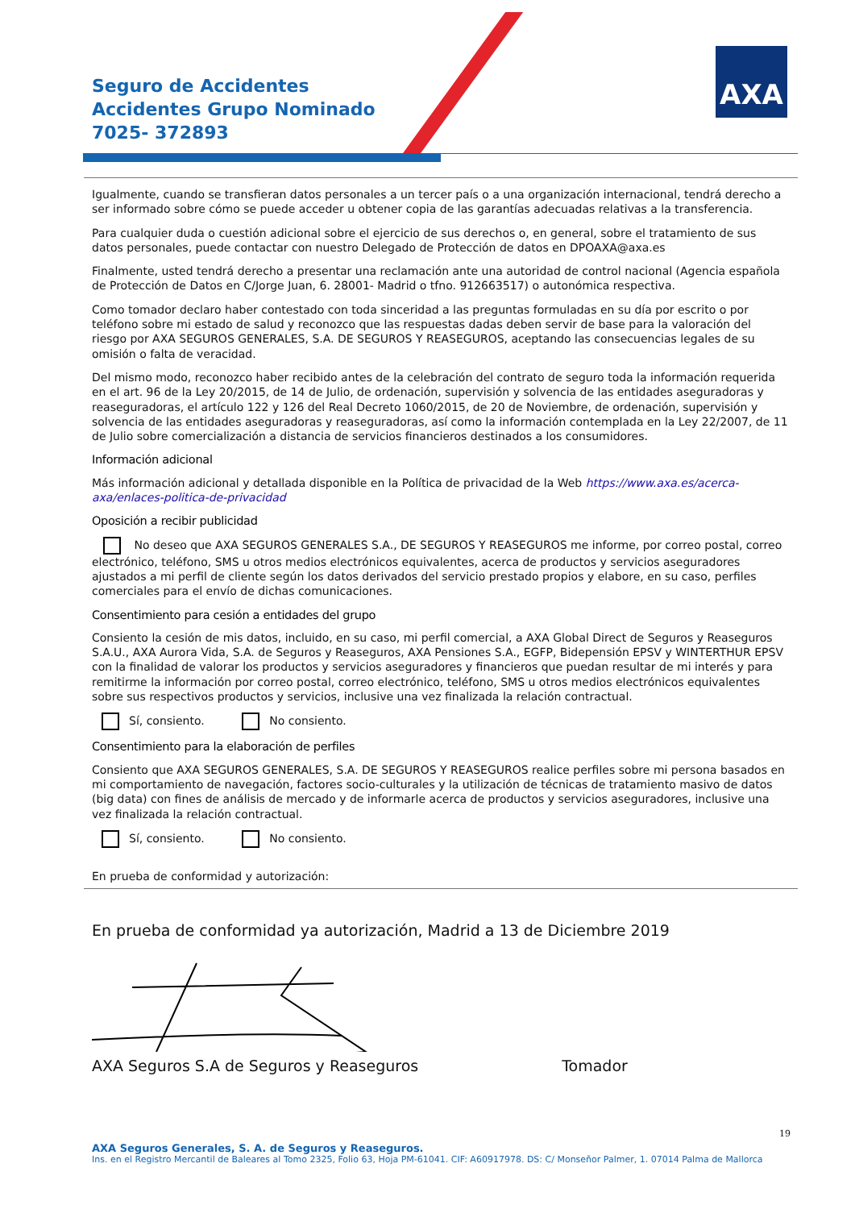Seguro de Accidentes
Accidentes Grupo Nominado
7025- 372893
AXA
Igualmente, cuando se transfieran datos personales a un tercer país o a una organización internacional, tendrá derecho a ser informado sobre cómo se puede acceder u obtener copia de las garantías adecuadas relativas a la transferencia.
Para cualquier duda o cuestión adicional sobre el ejercicio de sus derechos o, en general, sobre el tratamiento de sus datos personales, puede contactar con nuestro Delegado de Protección de datos en DPOAXA@axa.es
Finalmente, usted tendrá derecho a presentar una reclamación ante una autoridad de control nacional (Agencia española de Protección de Datos en C/Jorge Juan, 6. 28001- Madrid o tfno. 912663517) o autonómica respectiva.
Como tomador declaro haber contestado con toda sinceridad a las preguntas formuladas en su día por escrito o por teléfono sobre mi estado de salud y reconozco que las respuestas dadas deben servir de base para la valoración del riesgo por AXA SEGUROS GENERALES, S.A. DE SEGUROS Y REASEGUROS, aceptando las consecuencias legales de su omisión o falta de veracidad.
Del mismo modo, reconozco haber recibido antes de la celebración del contrato de seguro toda la información requerida en el art. 96 de la Ley 20/2015, de 14 de Julio, de ordenación, supervisión y solvencia de las entidades aseguradoras y reaseguradoras, el artículo 122 y 126 del Real Decreto 1060/2015, de 20 de Noviembre, de ordenación, supervisión y solvencia de las entidades aseguradoras y reaseguradoras, así como la información contemplada en la Ley 22/2007, de 11 de Julio sobre comercialización a distancia de servicios financieros destinados a los consumidores.
Información adicional
Más información adicional y detallada disponible en la Política de privacidad de la Web https://www.axa.es/acerca-axa/enlaces-politica-de-privacidad
Oposición a recibir publicidad
No deseo que AXA SEGUROS GENERALES S.A., DE SEGUROS Y REASEGUROS me informe, por correo postal, correo electrónico, teléfono, SMS u otros medios electrónicos equivalentes, acerca de productos y servicios aseguradores ajustados a mi perfil de cliente según los datos derivados del servicio prestado propios y elabore, en su caso, perfiles comerciales para el envío de dichas comunicaciones.
Consentimiento para cesión a entidades del grupo
Consiento la cesión de mis datos, incluido, en su caso, mi perfil comercial, a AXA Global Direct de Seguros y Reaseguros S.A.U., AXA Aurora Vida, S.A. de Seguros y Reaseguros, AXA Pensiones S.A., EGFP, Bidepensión EPSV y WINTERTHUR EPSV con la finalidad de valorar los productos y servicios aseguradores y financieros que puedan resultar de mi interés y para remitirme la información por correo postal, correo electrónico, teléfono, SMS u otros medios electrónicos equivalentes sobre sus respectivos productos y servicios, inclusive una vez finalizada la relación contractual.
Sí, consiento. No consiento.
Consentimiento para la elaboración de perfiles
Consiento que AXA SEGUROS GENERALES, S.A. DE SEGUROS Y REASEGUROS realice perfiles sobre mi persona basados en mi comportamiento de navegación, factores socio-culturales y la utilización de técnicas de tratamiento masivo de datos (big data) con fines de análisis de mercado y de informarle acerca de productos y servicios aseguradores, inclusive una vez finalizada la relación contractual.
Sí, consiento. No consiento.
En prueba de conformidad y autorización:
En prueba de conformidad ya autorización, Madrid a 13 de Diciembre 2019
AXA Seguros S.A de Seguros y Reaseguros Tomador
19
AXA Seguros Generales, S. A. de Seguros y Reaseguros.
Ins. en el Registro Mercantil de Baleares al Tomo 2325, Folio 63, Hoja PM-61041. CIF: A60917978. DS: C/ Monseñor Palmer, 1. 07014 Palma de Mallorca